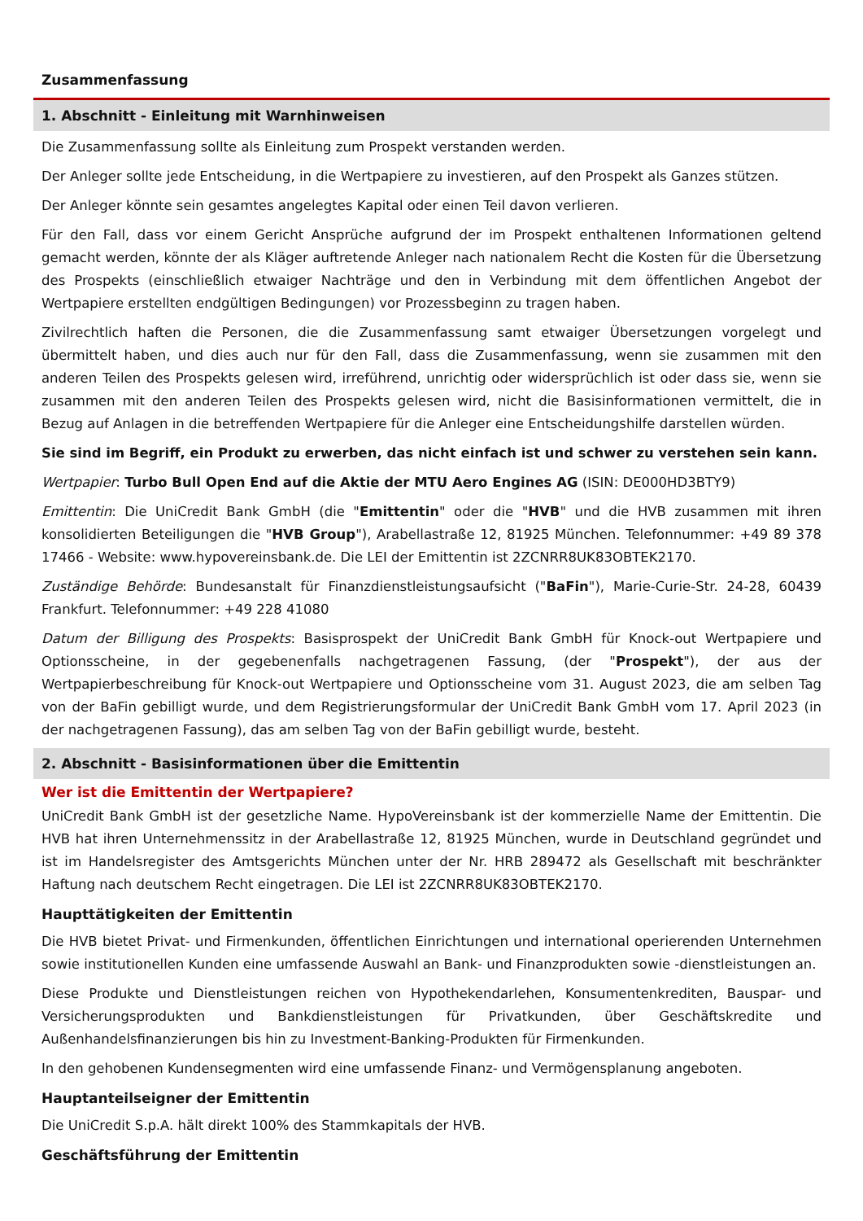Zusammenfassung
1. Abschnitt - Einleitung mit Warnhinweisen
Die Zusammenfassung sollte als Einleitung zum Prospekt verstanden werden.
Der Anleger sollte jede Entscheidung, in die Wertpapiere zu investieren, auf den Prospekt als Ganzes stützen.
Der Anleger könnte sein gesamtes angelegtes Kapital oder einen Teil davon verlieren.
Für den Fall, dass vor einem Gericht Ansprüche aufgrund der im Prospekt enthaltenen Informationen geltend gemacht werden, könnte der als Kläger auftretende Anleger nach nationalem Recht die Kosten für die Übersetzung des Prospekts (einschließlich etwaiger Nachträge und den in Verbindung mit dem öffentlichen Angebot der Wertpapiere erstellten endgültigen Bedingungen) vor Prozessbeginn zu tragen haben.
Zivilrechtlich haften die Personen, die die Zusammenfassung samt etwaiger Übersetzungen vorgelegt und übermittelt haben, und dies auch nur für den Fall, dass die Zusammenfassung, wenn sie zusammen mit den anderen Teilen des Prospekts gelesen wird, irreführend, unrichtig oder widersprüchlich ist oder dass sie, wenn sie zusammen mit den anderen Teilen des Prospekts gelesen wird, nicht die Basisinformationen vermittelt, die in Bezug auf Anlagen in die betreffenden Wertpapiere für die Anleger eine Entscheidungshilfe darstellen würden.
Sie sind im Begriff, ein Produkt zu erwerben, das nicht einfach ist und schwer zu verstehen sein kann.
Wertpapier: Turbo Bull Open End auf die Aktie der MTU Aero Engines AG (ISIN: DE000HD3BTY9)
Emittentin: Die UniCredit Bank GmbH (die "Emittentin" oder die "HVB" und die HVB zusammen mit ihren konsolidierten Beteiligungen die "HVB Group"), Arabellastraße 12, 81925 München. Telefonnummer: +49 89 378 17466 - Website: www.hypovereinsbank.de. Die LEI der Emittentin ist 2ZCNRR8UK83OBTEK2170.
Zuständige Behörde: Bundesanstalt für Finanzdienstleistungsaufsicht ("BaFin"), Marie-Curie-Str. 24-28, 60439 Frankfurt. Telefonnummer: +49 228 41080
Datum der Billigung des Prospekts: Basisprospekt der UniCredit Bank GmbH für Knock-out Wertpapiere und Optionsscheine, in der gegebenenfalls nachgetragenen Fassung, (der "Prospekt"), der aus der Wertpapierbeschreibung für Knock-out Wertpapiere und Optionsscheine vom 31. August 2023, die am selben Tag von der BaFin gebilligt wurde, und dem Registrierungsformular der UniCredit Bank GmbH vom 17. April 2023 (in der nachgetragenen Fassung), das am selben Tag von der BaFin gebilligt wurde, besteht.
2. Abschnitt - Basisinformationen über die Emittentin
Wer ist die Emittentin der Wertpapiere?
UniCredit Bank GmbH ist der gesetzliche Name. HypoVereinsbank ist der kommerzielle Name der Emittentin. Die HVB hat ihren Unternehmenssitz in der Arabellastraße 12, 81925 München, wurde in Deutschland gegründet und ist im Handelsregister des Amtsgerichts München unter der Nr. HRB 289472 als Gesellschaft mit beschränkter Haftung nach deutschem Recht eingetragen. Die LEI ist 2ZCNRR8UK83OBTEK2170.
Haupttätigkeiten der Emittentin
Die HVB bietet Privat- und Firmenkunden, öffentlichen Einrichtungen und international operierenden Unternehmen sowie institutionellen Kunden eine umfassende Auswahl an Bank- und Finanzprodukten sowie -dienstleistungen an.
Diese Produkte und Dienstleistungen reichen von Hypothekendarlehen, Konsumentenkrediten, Bauspar- und Versicherungsprodukten und Bankdienstleistungen für Privatkunden, über Geschäftskredite und Außenhandelsfinanzierungen bis hin zu Investment-Banking-Produkten für Firmenkunden.
In den gehobenen Kundensegmenten wird eine umfassende Finanz- und Vermögensplanung angeboten.
Hauptanteilseigner der Emittentin
Die UniCredit S.p.A. hält direkt 100% des Stammkapitals der HVB.
Geschäftsführung der Emittentin